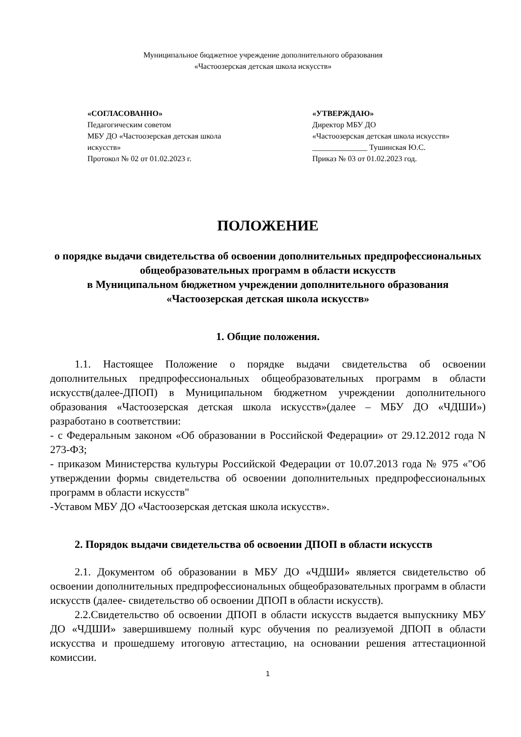Муниципальное бюджетное учреждение дополнительного образования
«Частоозерская детская школа искусств»
«СОГЛАСОВАННО»
Педагогическим советом
МБУ ДО «Частоозерская детская школа
искусств»
Протокол № 02 от 01.02.2023 г.
«УТВЕРЖДАЮ»
Директор МБУ ДО
«Частоозерская детская школа искусств»
______________ Тушинская Ю.С.
Приказ № 03 от 01.02.2023 год.
ПОЛОЖЕНИЕ
о порядке выдачи свидетельства об освоении дополнительных предпрофессиональных общеобразовательных программ в области искусств
в Муниципальном бюджетном учреждении дополнительного образования «Частоозерская детская школа искусств»
1. Общие положения.
1.1. Настоящее Положение о порядке выдачи свидетельства об освоении дополнительных предпрофессиональных общеобразовательных программ в области искусств(далее-ДПОП) в Муниципальном бюджетном учреждении дополнительного образования «Частоозерская детская школа искусств»(далее – МБУ ДО «ЧДШИ») разработано в соответствии:
- с Федеральным законом «Об образовании в Российской Федерации» от 29.12.2012 года N 273-ФЗ;
- приказом Министерства культуры Российской Федерации от 10.07.2013 года № 975 «"Об утверждении формы свидетельства об освоении дополнительных предпрофессиональных программ в области искусств"
-Уставом МБУ ДО «Частоозерская детская школа искусств».
2. Порядок выдачи свидетельства об освоении ДПОП в области искусств
2.1. Документом об образовании в МБУ ДО «ЧДШИ» является свидетельство об освоении дополнительных предпрофессиональных общеобразовательных программ в области искусств (далее- свидетельство об освоении ДПОП в области искусств).
2.2.Свидетельство об освоении ДПОП в области искусств выдается выпускнику МБУ ДО «ЧДШИ» завершившему полный курс обучения по реализуемой ДПОП в области искусства и прошедшему итоговую аттестацию, на основании решения аттестационной комиссии.
1